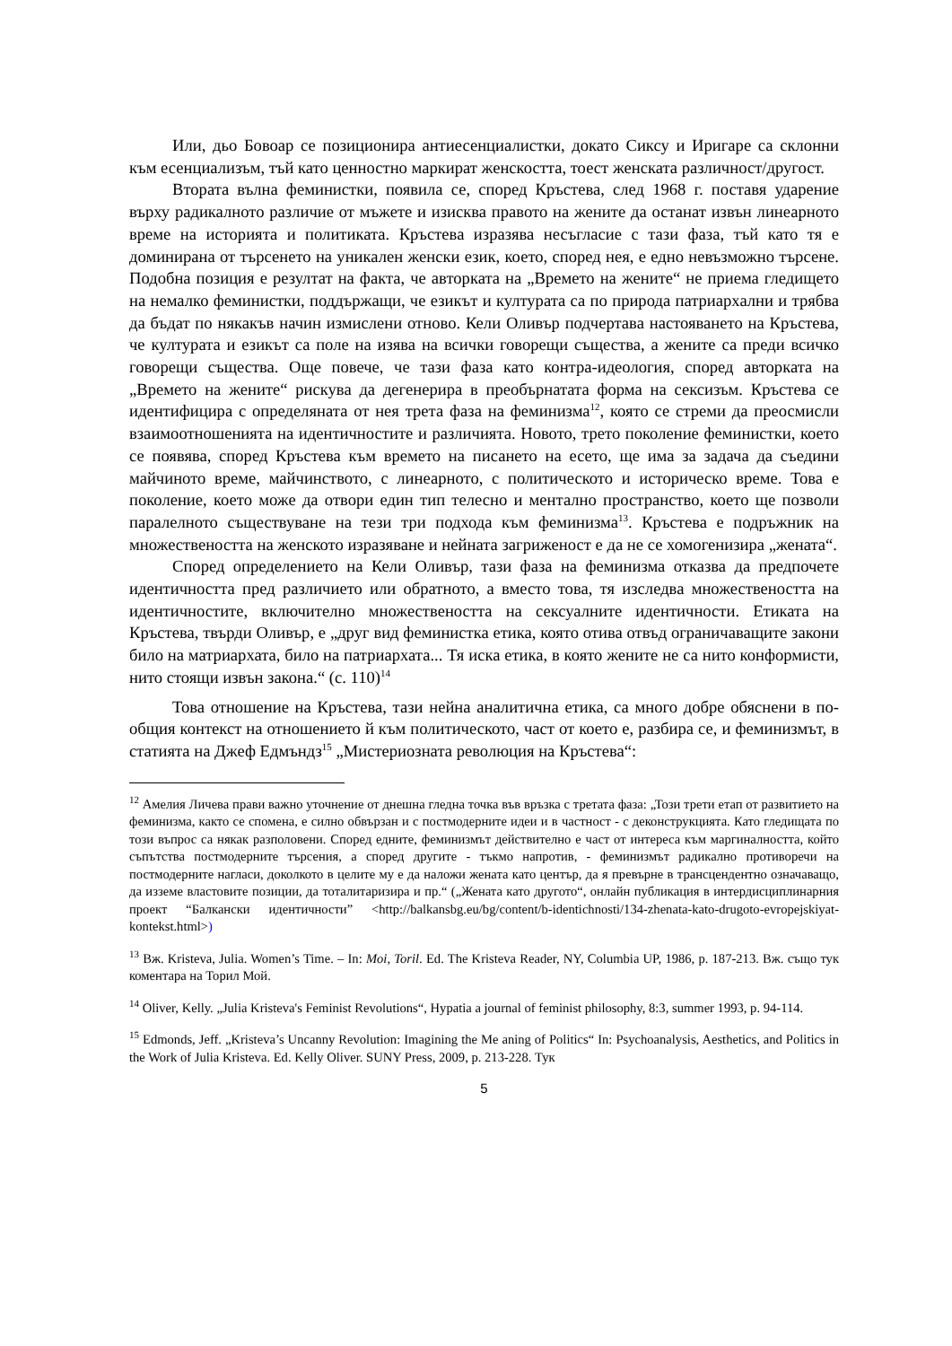Или, дьо Бовоар се позиционира антиесенциалистки, докато Сиксу и Иригаре са склонни към есенциализъм, тъй като ценностно маркират женскостта, тоест женската различност/другост.
Втората вълна феминистки, появила се, според Кръстева, след 1968 г. поставя ударение върху радикалното различие от мъжете и изисква правото на жените да останат извън линеарното време на историята и политиката. Кръстева изразява несъгласие с тази фаза, тъй като тя е доминирана от търсенето на уникален женски език, което, според нея, е едно невъзможно търсене. Подобна позиция е резултат на факта, че авторката на „Времето на жените“ не приема гледището на немалко феминистки, поддържащи, че езикът и културата са по природа патриархални и трябва да бъдат по някакъв начин измислени отново. Кели Оливър подчертава настояването на Кръстева, че културата и езикът са поле на изява на всички говорещи същества, а жените са преди всичко говорещи същества. Още повече, че тази фаза като контра-идеология, според авторката на „Времето на жените“ рискува да дегенерира в преобърнатата форма на сексизъм. Кръстева се идентифицира с определяната от нея трета фаза на феминизма<sup>12</sup>, която се стреми да преосмисли взаимоотношенията на идентичностите и различията. Новото, трето поколение феминистки, което се появява, според Кръстева към времето на писането на есето, ще има за задача да съедини майчиното време, майчинството, с линеарното, с политическото и историческо време. Това е поколение, което може да отвори един тип телесно и ментално пространство, което ще позволи паралелното съществуване на тези три подхода към феминизма<sup>13</sup>. Кръстева е подръжник на множествеността на женското изразяване и нейната загриженост е да не се хомогенизира „жената“.
Според определението на Кели Оливър, тази фаза на феминизма отказва да предпочете идентичността пред различието или обратното, а вместо това, тя изследва множествеността на идентичностите, включително множествеността на сексуалните идентичности. Етиката на Кръстева, твърди Оливър, е „друг вид феминистка етика, която отива отвъд ограничаващите закони било на матриархата, било на патриархата... Тя иска етика, в която жените не са нито конформисти, нито стоящи извън закона.“ (с. 110)<sup>14</sup>
Това отношение на Кръстева, тази нейна аналитична етика, са много добре обяснени в по-общия контекст на отношението й към политическото, част от което е, разбира се, и феминизмът, в статията на Джеф Едмъндз<sup>15</sup> „Мистериозната революция на Кръстева“:
<sup>12</sup> Амелия Личева прави важно уточнение от днешна гледна точка във връзка с третата фаза: „Този трети етап от развитието на феминизма, както се спомена, е силно обвързан и с постмодерните идеи и в частност - с деконструкцията. Като гледищата по този въпрос са някак разполовени. Според едните, феминизмът действително е част от интереса към маргиналността, който съпътства постмодерните търсения, а според другите - тъкмо напротив, - феминизмът радикално противоречи на постмодерните нагласи, доколкото в целите му е да наложи жената като център, да я превърне в трансцендентно означаващо, да изземе властовите позиции, да тоталитаризира и пр.“ („Жената като другото“, онлайн публикация в интердисциплинарния проект “Балкански идентичности” <http://balkansbg.eu/bg/content/b-identichnosti/134-zhenata-kato-drugoto-evropejskiyat-kontekst.html>)
<sup>13</sup> Вж. Kristeva, Julia. Women’s Time. – In: Moi, Toril. Ed. The Kristeva Reader, NY, Columbia UP, 1986, p. 187-213. Вж. също тук коментара на Торил Мой.
<sup>14</sup> Oliver, Kelly. „Julia Kristeva's Feminist Revolutions“, Hypatia a journal of feminist philosophy, 8:3, summer 1993, p. 94-114.
<sup>15</sup> Edmonds, Jeff. „Kristeva’s Uncanny Revolution: Imagining the Me aning of Politics“ In: Psychoanalysis, Aesthetics, and Politics in the Work of Julia Kristeva. Ed. Kelly Oliver. SUNY Press, 2009, p. 213-228. Тук
5